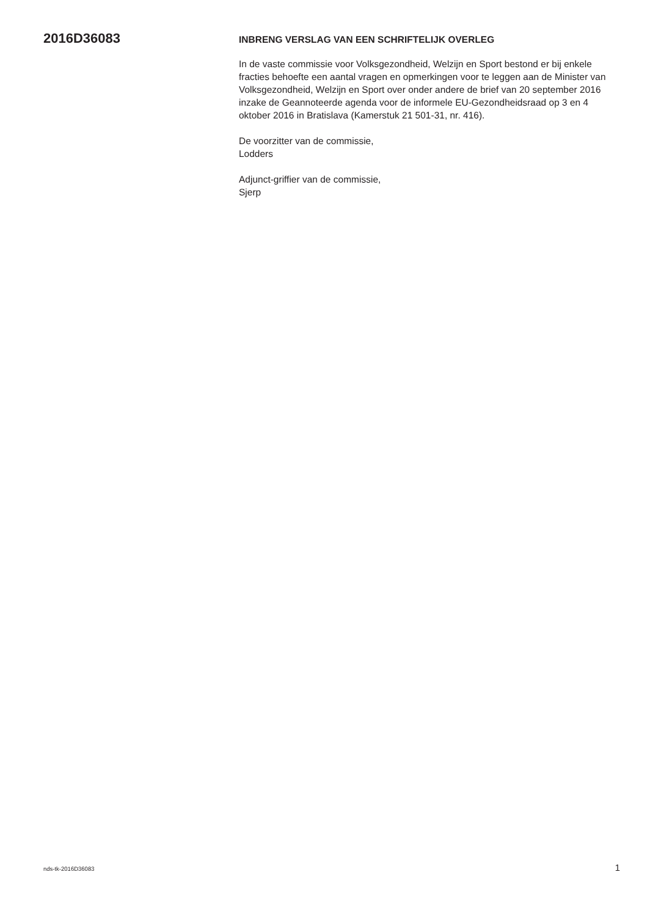2016D36083
INBRENG VERSLAG VAN EEN SCHRIFTELIJK OVERLEG
In de vaste commissie voor Volksgezondheid, Welzijn en Sport bestond er bij enkele fracties behoefte een aantal vragen en opmerkingen voor te leggen aan de Minister van Volksgezondheid, Welzijn en Sport over onder andere de brief van 20 september 2016 inzake de Geannoteerde agenda voor de informele EU-Gezondheidsraad op 3 en 4 oktober 2016 in Bratislava (Kamerstuk 21 501-31, nr. 416).
De voorzitter van de commissie,
Lodders
Adjunct-griffier van de commissie,
Sjerp
nds-tk-2016D36083 1